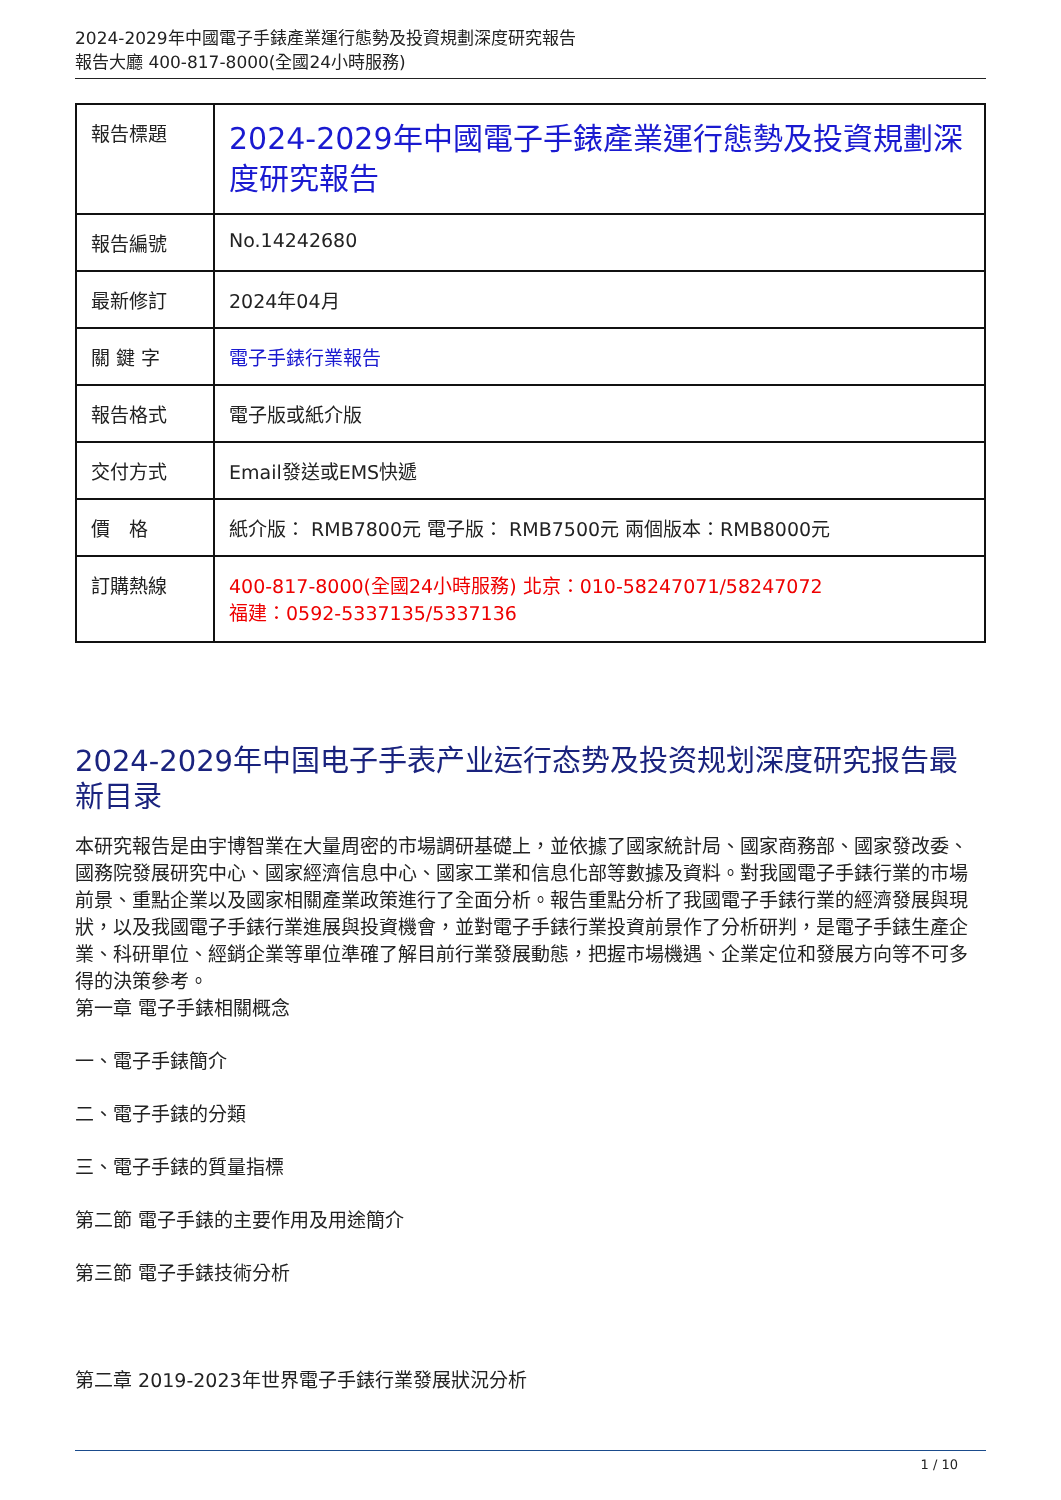2024-2029年中國電子手錶產業運行態勢及投資規劃深度研究報告
報告大廳 400-817-8000(全國24小時服務)
| 報告標題 | 2024-2029年中國電子手錶產業運行態勢及投資規劃深度研究報告 |
| 報告編號 | No.14242680 |
| 最新修訂 | 2024年04月 |
| 關 鍵 字 | 電子手錶行業報告 |
| 報告格式 | 電子版或紙介版 |
| 交付方式 | Email發送或EMS快遞 |
| 價 格 | 紙介版： RMB7800元 電子版： RMB7500元 兩個版本：RMB8000元 |
| 訂購熱線 | 400-817-8000(全國24小時服務) 北京：010-58247071/58247072 福建：0592-5337135/5337136 |
2024-2029年中国电子手表产业运行态势及投资规划深度研究报告最新目录
本研究報告是由宇博智業在大量周密的市場調研基礎上，並依據了國家統計局、國家商務部、國家發改委、國務院發展研究中心、國家經濟信息中心、國家工業和信息化部等數據及資料。對我國電子手錶行業的市場前景、重點企業以及國家相關產業政策進行了全面分析。報告重點分析了我國電子手錶行業的經濟發展與現狀，以及我國電子手錶行業進展與投資機會，並對電子手錶行業投資前景作了分析研判，是電子手錶生產企業、科研單位、經銷企業等單位準確了解目前行業發展動態，把握市場機遇、企業定位和發展方向等不可多得的決策參考。
第一章 電子手錶相關概念
一、電子手錶簡介
二、電子手錶的分類
三、電子手錶的質量指標
第二節 電子手錶的主要作用及用途簡介
第三節 電子手錶技術分析
第二章 2019-2023年世界電子手錶行業發展狀況分析
1 / 10